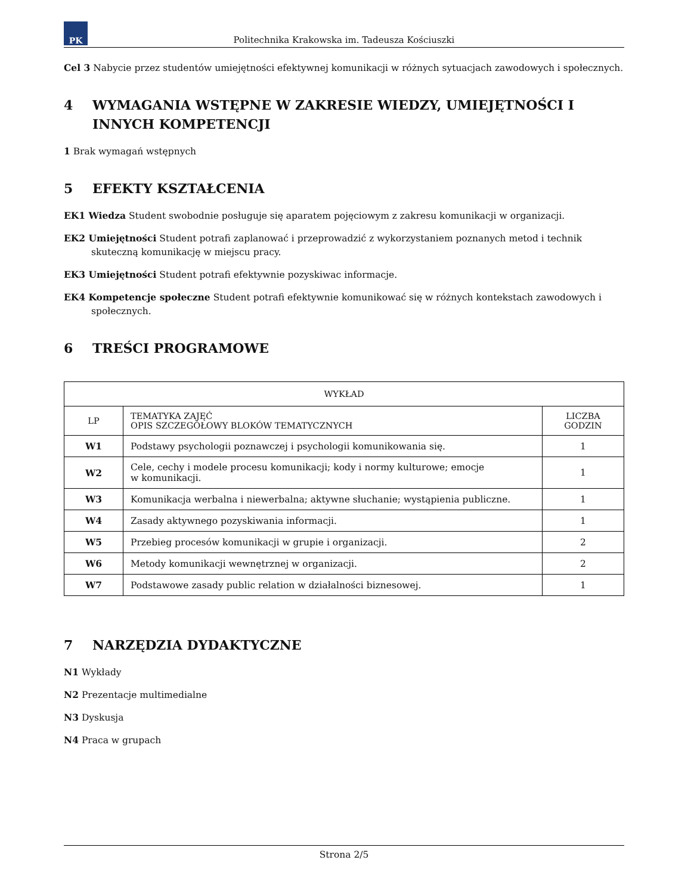PK
Politechnika Krakowska im. Tadeusza Kościuszki
Cel 3 Nabycie przez studentów umiejętności efektywnej komunikacji w różnych sytuacjach zawodowych i społecznych.
4 WYMAGANIA WSTĘPNE W ZAKRESIE WIEDZY, UMIEJĘTNOŚCI I INNYCH KOMPETENCJI
1 Brak wymagań wstępnych
5 EFEKTY KSZTAŁCENIA
EK1 Wiedza Student swobodnie posługuje się aparatem pojęciowym z zakresu komunikacji w organizacji.
EK2 Umiejętności Student potrafi zaplanować i przeprowadzić z wykorzystaniem poznanych metod i technik skuteczną komunikację w miejscu pracy.
EK3 Umiejętności Student potrafi efektywnie pozyskiwac informacje.
EK4 Kompetencje społeczne Student potrafi efektywnie komunikować się w różnych kontekstach zawodowych i społecznych.
6 TREŚCI PROGRAMOWE
| WYKŁAD | | |
| --- | --- | --- |
| LP | TEMATYKA ZAJĘĆ OPIS SZCZEGÓŁOWY BLOKÓW TEMATYCZNYCH | LICZBA GODZIN |
| W1 | Podstawy psychologii poznawczej i psychologii komunikowania się. | 1 |
| W2 | Cele, cechy i modele procesu komunikacji; kody i normy kulturowe; emocje w komunikacji. | 1 |
| W3 | Komunikacja werbalna i niewerbalna; aktywne słuchanie; wystąpienia publiczne. | 1 |
| W4 | Zasady aktywnego pozyskiwania informacji. | 1 |
| W5 | Przebieg procesów komunikacji w grupie i organizacji. | 2 |
| W6 | Metody komunikacji wewnętrznej w organizacji. | 2 |
| W7 | Podstawowe zasady public relation w działalności biznesowej. | 1 |
7 NARZĘDZIA DYDAKTYCZNE
N1 Wykłady
N2 Prezentacje multimedialne
N3 Dyskusja
N4 Praca w grupach
Strona 2/5